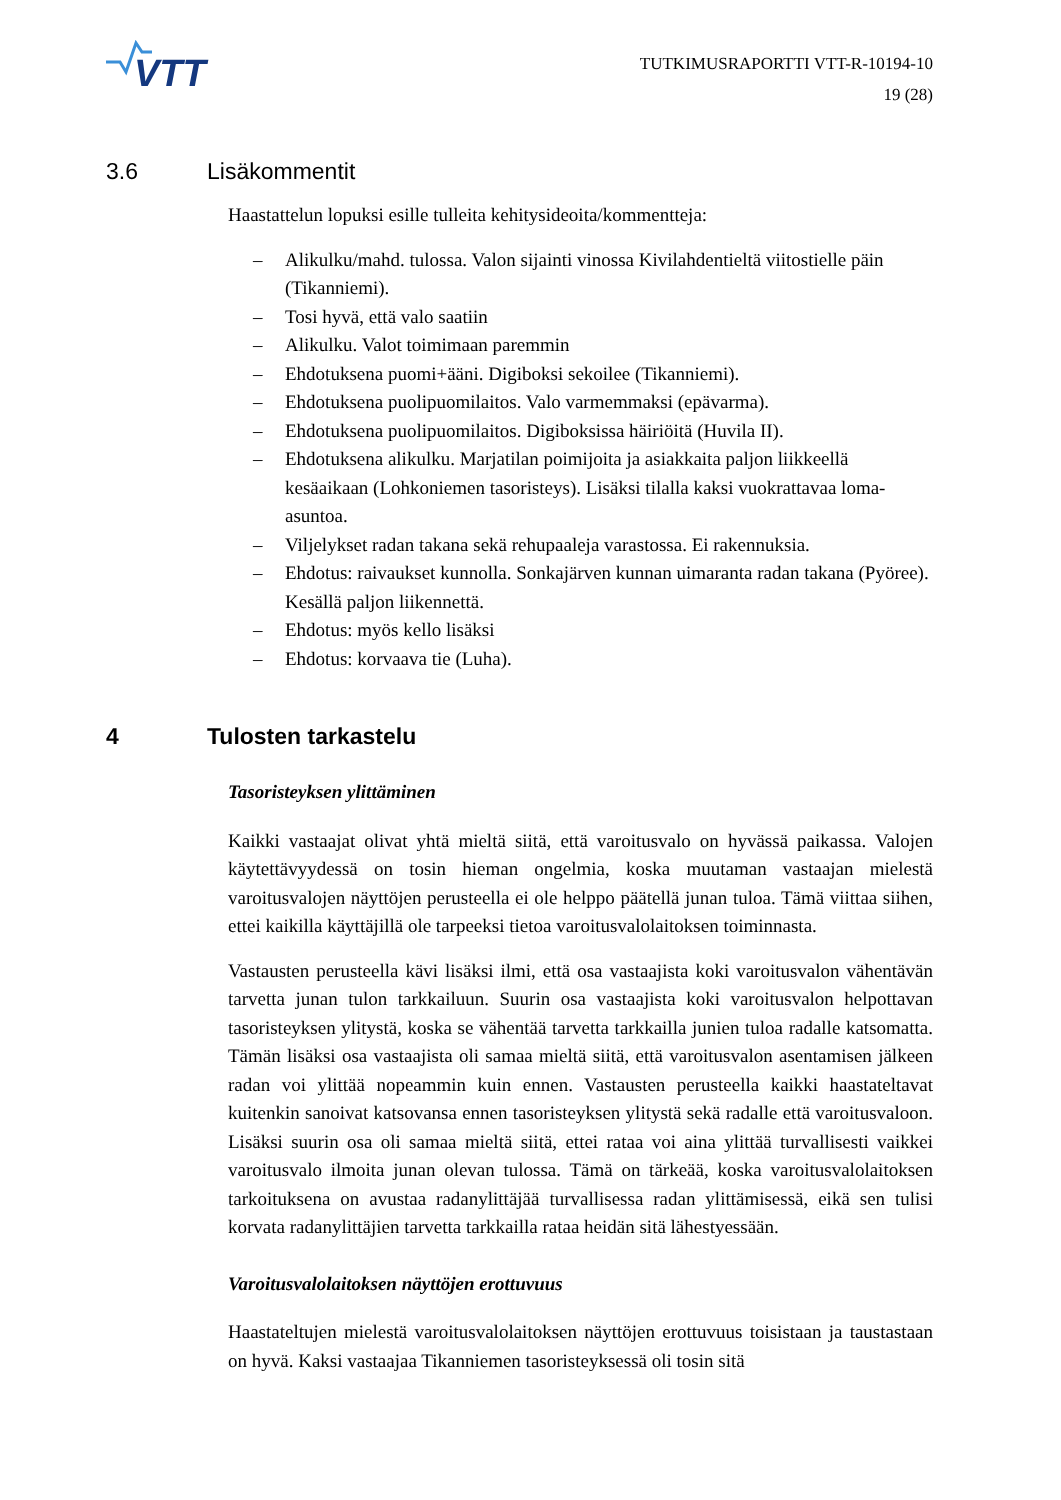VTT
TUTKIMUSRAPORTTI VTT-R-10194-10
19 (28)
3.6 Lisäkommentit
Haastattelun lopuksi esille tulleita kehitysideoita/kommentteja:
– Alikulku/mahd. tulossa. Valon sijainti vinossa Kivilahdentieltä viitostielle päin (Tikanniemi).
– Tosi hyvä, että valo saatiin
– Alikulku. Valot toimimaan paremmin
– Ehdotuksena puomi+ääni. Digiboksi sekoilee (Tikanniemi).
– Ehdotuksena puolipuomilaitos. Valo varmemmaksi (epävarma).
– Ehdotuksena puolipuomilaitos. Digiboksissa häiriöitä (Huvila II).
– Ehdotuksena alikulku. Marjatilan poimijoita ja asiakkaita paljon liikkeellä kesäaikaan (Lohkoniemen tasoristeys). Lisäksi tilalla kaksi vuokrattavaa loma-asuntoa.
– Viljelykset radan takana sekä rehupaaleja varastossa. Ei rakennuksia.
– Ehdotus: raivaukset kunnolla. Sonkajärven kunnan uimaranta radan takana (Pyöree). Kesällä paljon liikennettä.
– Ehdotus: myös kello lisäksi
– Ehdotus: korvaava tie (Luha).
4 Tulosten tarkastelu
Tasoristeyksen ylittäminen
Kaikki vastaajat olivat yhtä mieltä siitä, että varoitusvalo on hyvässä paikassa. Valojen käytettävyydessä on tosin hieman ongelmia, koska muutaman vastaajan mielestä varoitusvalojen näyttöjen perusteella ei ole helppo päätellä junan tuloa. Tämä viittaa siihen, ettei kaikilla käyttäjillä ole tarpeeksi tietoa varoitusvalolai­toksen toiminnasta.
Vastausten perusteella kävi lisäksi ilmi, että osa vastaajista koki varoitusvalon vä­hentävän tarvetta junan tulon tarkkailuun. Suurin osa vastaajista koki varoitusva­lon helpottavan tasoristeyksen ylitystä, koska se vähentää tarvetta tarkkailla junien tuloa radalle katsomatta. Tämän lisäksi osa vastaajista oli samaa mieltä siitä, että varoitusvalon asentamisen jälkeen radan voi ylittää nopeammin kuin ennen. Vas­tausten perusteella kaikki haastateltavat kuitenkin sanoivat katsovansa ennen tasoristeyksen ylitystä sekä radalle että varoitusvaloon. Lisäksi suurin osa oli samaa mieltä siitä, ettei rataa voi aina ylittää turvallisesti vaikkei varoitusvalo ilmoita junan olevan tulossa. Tämä on tärkeää, koska varoitusvalolaitoksen tarkoi­tuksena on avustaa radanylittäjää turvallisessa radan ylittämisessä, eikä sen tulisi korvata radanylittäjien tarvetta tarkkailla rataa heidän sitä lähestyessään.
Varoitusvalolaitoksen näyttöjen erottuvuus
Haastateltujen mielestä varoitusvalolaitoksen näyttöjen erottuvuus toisistaan ja taustastaan on hyvä. Kaksi vastaajaa Tikanniemen tasoristeyksessä oli tosin sitä